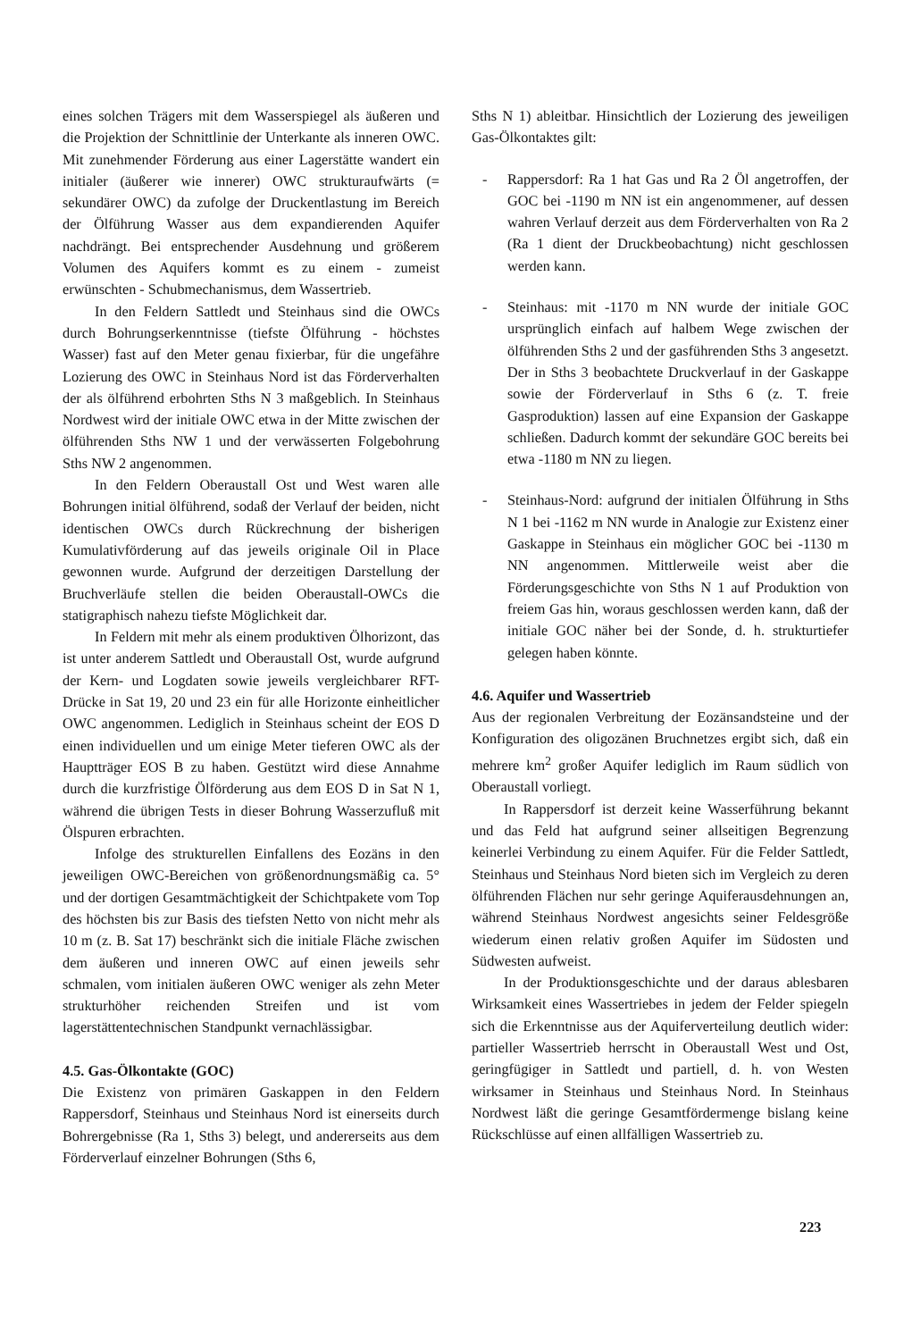eines solchen Trägers mit dem Wasserspiegel als äußeren und die Projektion der Schnittlinie der Unterkante als inneren OWC. Mit zunehmender Förderung aus einer Lagerstätte wandert ein initialer (äußerer wie innerer) OWC strukturaufwärts (= sekundärer OWC) da zufolge der Druckentlastung im Bereich der Ölführung Wasser aus dem expandierenden Aquifer nachdrängt. Bei entsprechender Ausdehnung und größerem Volumen des Aquifers kommt es zu einem - zumeist erwünschten - Schubmechanismus, dem Wassertrieb.
In den Feldern Sattledt und Steinhaus sind die OWCs durch Bohrungserkenntnisse (tiefste Ölführung - höchstes Wasser) fast auf den Meter genau fixierbar, für die ungefähre Lozierung des OWC in Steinhaus Nord ist das Förderverhalten der als ölführend erbohrten Sths N 3 maßgeblich. In Steinhaus Nordwest wird der initiale OWC etwa in der Mitte zwischen der ölführenden Sths NW 1 und der verwässerten Folgebohrung Sths NW 2 angenommen.
In den Feldern Oberaustall Ost und West waren alle Bohrungen initial ölführend, sodaß der Verlauf der beiden, nicht identischen OWCs durch Rückrechnung der bisherigen Kumulativförderung auf das jeweils originale Oil in Place gewonnen wurde. Aufgrund der derzeitigen Darstellung der Bruchverläufe stellen die beiden Oberaustall-OWCs die statigraphisch nahezu tiefste Möglichkeit dar.
In Feldern mit mehr als einem produktiven Ölhorizont, das ist unter anderem Sattledt und Oberaustall Ost, wurde aufgrund der Kern- und Logdaten sowie jeweils vergleichbarer RFT-Drücke in Sat 19, 20 und 23 ein für alle Horizonte einheitlicher OWC angenommen. Lediglich in Steinhaus scheint der EOS D einen individuellen und um einige Meter tieferen OWC als der Hauptträger EOS B zu haben. Gestützt wird diese Annahme durch die kurzfristige Ölförderung aus dem EOS D in Sat N 1, während die übrigen Tests in dieser Bohrung Wasserzufluß mit Ölspuren erbrachten.
Infolge des strukturellen Einfallens des Eozäns in den jeweiligen OWC-Bereichen von größenordnungsmäßig ca. 5° und der dortigen Gesamtmächtigkeit der Schichtpakete vom Top des höchsten bis zur Basis des tiefsten Netto von nicht mehr als 10 m (z. B. Sat 17) beschränkt sich die initiale Fläche zwischen dem äußeren und inneren OWC auf einen jeweils sehr schmalen, vom initialen äußeren OWC weniger als zehn Meter strukturhöher reichenden Streifen und ist vom lagerstättentechnischen Standpunkt vernachlässigbar.
4.5. Gas-Ölkontakte (GOC)
Die Existenz von primären Gaskappen in den Feldern Rappersdorf, Steinhaus und Steinhaus Nord ist einerseits durch Bohrergebnisse (Ra 1, Sths 3) belegt, und andererseits aus dem Förderverlauf einzelner Bohrungen (Sths 6,
Sths N 1) ableitbar. Hinsichtlich der Lozierung des jeweiligen Gas-Ölkontaktes gilt:
- Rappersdorf: Ra 1 hat Gas und Ra 2 Öl angetroffen, der GOC bei -1190 m NN ist ein angenommener, auf dessen wahren Verlauf derzeit aus dem Förderverhalten von Ra 2 (Ra 1 dient der Druckbeobachtung) nicht geschlossen werden kann.
- Steinhaus: mit -1170 m NN wurde der initiale GOC ursprünglich einfach auf halbem Wege zwischen der ölführenden Sths 2 und der gasführenden Sths 3 angesetzt. Der in Sths 3 beobachtete Druckverlauf in der Gaskappe sowie der Förderverlauf in Sths 6 (z. T. freie Gasproduktion) lassen auf eine Expansion der Gaskappe schließen. Dadurch kommt der sekundäre GOC bereits bei etwa -1180 m NN zu liegen.
- Steinhaus-Nord: aufgrund der initialen Ölführung in Sths N 1 bei -1162 m NN wurde in Analogie zur Existenz einer Gaskappe in Steinhaus ein möglicher GOC bei -1130 m NN angenommen. Mittlerweile weist aber die Förderungsgeschichte von Sths N 1 auf Produktion von freiem Gas hin, woraus geschlossen werden kann, daß der initiale GOC näher bei der Sonde, d. h. strukturtiefer gelegen haben könnte.
4.6. Aquifer und Wassertrieb
Aus der regionalen Verbreitung der Eozänsandsteine und der Konfiguration des oligozänen Bruchnetzes ergibt sich, daß ein mehrere km<sup>2</sup> großer Aquifer lediglich im Raum südlich von Oberaustall vorliegt.
In Rappersdorf ist derzeit keine Wasserführung bekannt und das Feld hat aufgrund seiner allseitigen Begrenzung keinerlei Verbindung zu einem Aquifer. Für die Felder Sattledt, Steinhaus und Steinhaus Nord bieten sich im Vergleich zu deren ölführenden Flächen nur sehr geringe Aquiferausdehnungen an, während Steinhaus Nordwest angesichts seiner Feldesgröße wiederum einen relativ großen Aquifer im Südosten und Südwesten aufweist.
In der Produktionsgeschichte und der daraus ablesbaren Wirksamkeit eines Wassertriebes in jedem der Felder spiegeln sich die Erkenntnisse aus der Aquiferverteilung deutlich wider: partieller Wassertrieb herrscht in Oberaustall West und Ost, geringfügiger in Sattledt und partiell, d. h. von Westen wirksamer in Steinhaus und Steinhaus Nord. In Steinhaus Nordwest läßt die geringe Gesamtfördermenge bislang keine Rückschlüsse auf einen allfälligen Wassertrieb zu.
223